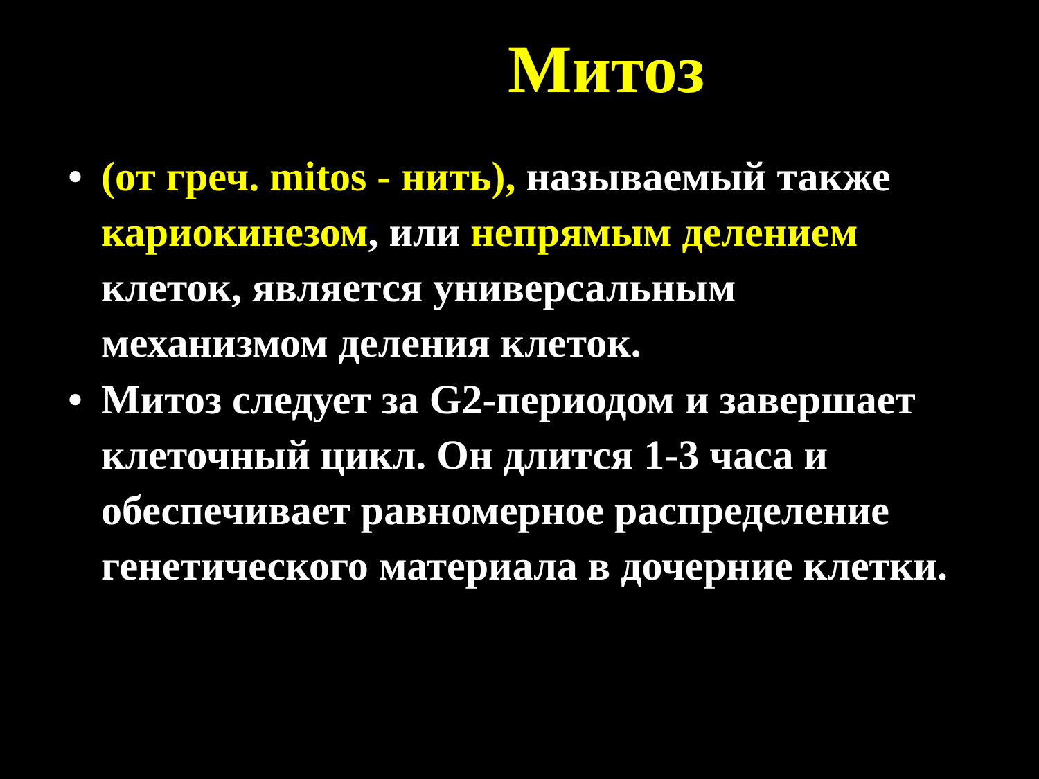Митоз
• (от греч. mitos - нить), называемый также кариокинезом, или непрямым делением клеток, является универсальным механизмом деления клеток.
• Митоз следует за G2-периодом и завершает клеточный цикл. Он длится 1-3 часа и обеспечивает равномерное распределение генетического материала в дочерние клетки.